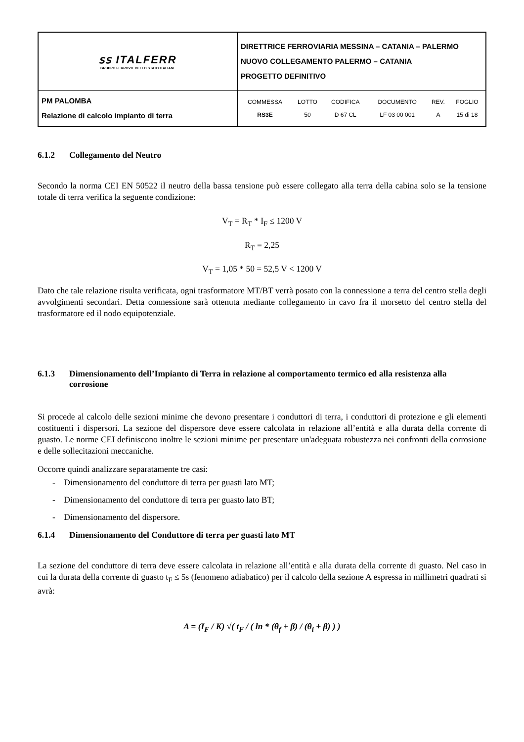| ꜱꜱ ITALFERR GRUPPO FERROVIE DELLO STATO ITALIANE | DIRETTRICE FERROVIARIA MESSINA – CATANIA – PALERMO NUOVO COLLEGAMENTO PALERMO – CATANIA PROGETTO DEFINITIVO |
| PM PALOMBA Relazione di calcolo impianto di terra | / COMMESSA / LOTTO / CODIFICA / DOCUMENTO / REV. / FOGLIO / / RS3E / 50 / D 67 CL / LF 03 00 001 / A / 15 di 18 / |
6.1.2 Collegamento del Neutro
Secondo la norma CEI EN 50522 il neutro della bassa tensione può essere collegato alla terra della cabina solo se la tensione totale di terra verifica la seguente condizione:
V<sub>T</sub> = R<sub>T</sub> * I<sub>F</sub> ≤ 1200 V
R<sub>T</sub> = 2,25
V<sub>T</sub> = 1,05 * 50 = 52,5 V < 1200 V
Dato che tale relazione risulta verificata, ogni trasformatore MT/BT verrà posato con la connessione a terra del centro stella degli avvolgimenti secondari. Detta connessione sarà ottenuta mediante collegamento in cavo fra il morsetto del centro stella del trasformatore ed il nodo equipotenziale.
6.1.3 Dimensionamento dell’Impianto di Terra in relazione al comportamento termico ed alla resistenza alla corrosione
Si procede al calcolo delle sezioni minime che devono presentare i conduttori di terra, i conduttori di protezione e gli elementi costituenti i dispersori. La sezione del dispersore deve essere calcolata in relazione all’entità e alla durata della corrente di guasto. Le norme CEI definiscono inoltre le sezioni minime per presentare un'adeguata robustezza nei confronti della corrosione e delle sollecitazioni meccaniche.
Occorre quindi analizzare separatamente tre casi:
- Dimensionamento del conduttore di terra per guasti lato MT;
- Dimensionamento del conduttore di terra per guasto lato BT;
- Dimensionamento del dispersore.
6.1.4 Dimensionamento del Conduttore di terra per guasti lato MT
La sezione del conduttore di terra deve essere calcolata in relazione all’entità e alla durata della corrente di guasto. Nel caso in cui la durata della corrente di guasto t<sub>F</sub> ≤ 5s (fenomeno adiabatico) per il calcolo della sezione A espressa in millimetri quadrati si avrà:
A = (I<sub>F</sub> / K) √( t<sub>F</sub> / ( ln * (θ<sub>f</sub> + β) / (θ<sub>i</sub> + β) ) )